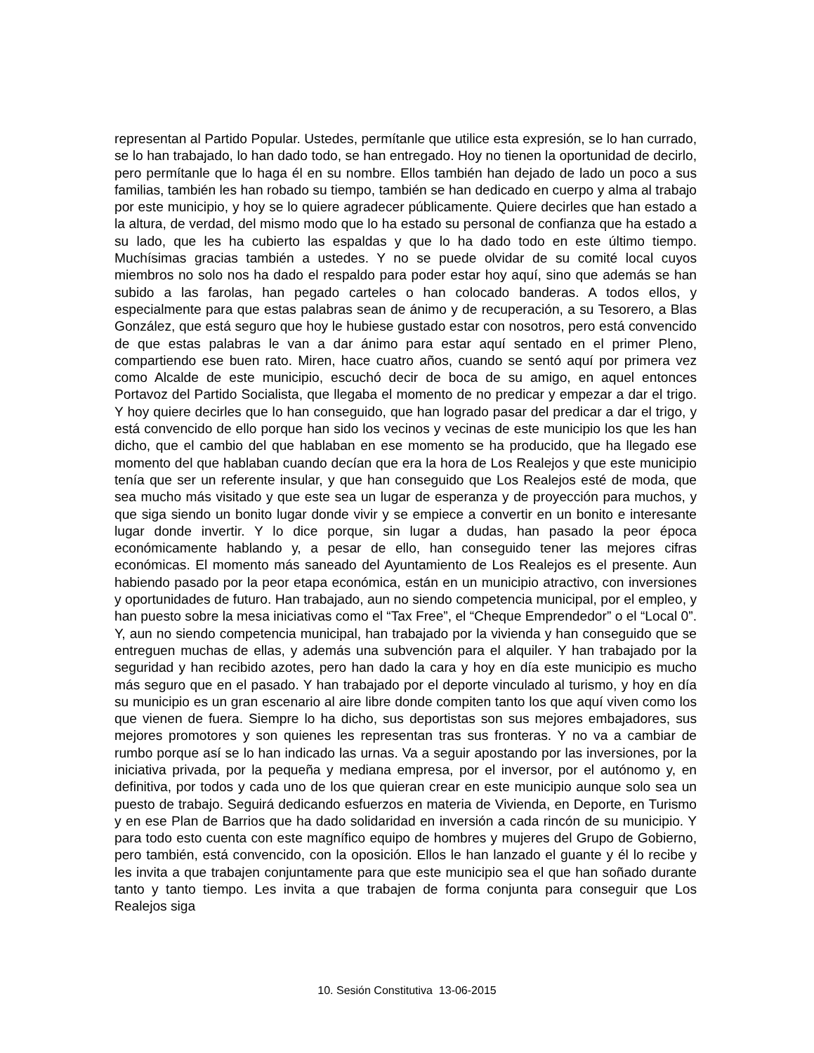representan al Partido Popular. Ustedes, permítanle que utilice esta expresión, se lo han currado, se lo han trabajado, lo han dado todo, se han entregado. Hoy no tienen la oportunidad de decirlo, pero permítanle que lo haga él en su nombre. Ellos también han dejado de lado un poco a sus familias, también les han robado su tiempo, también se han dedicado en cuerpo y alma al trabajo por este municipio, y hoy se lo quiere agradecer públicamente. Quiere decirles que han estado a la altura, de verdad, del mismo modo que lo ha estado su personal de confianza que ha estado a su lado, que les ha cubierto las espaldas y que lo ha dado todo en este último tiempo. Muchísimas gracias también a ustedes. Y no se puede olvidar de su comité local cuyos miembros no solo nos ha dado el respaldo para poder estar hoy aquí, sino que además se han subido a las farolas, han pegado carteles o han colocado banderas. A todos ellos, y especialmente para que estas palabras sean de ánimo y de recuperación, a su Tesorero, a Blas González, que está seguro que hoy le hubiese gustado estar con nosotros, pero está convencido de que estas palabras le van a dar ánimo para estar aquí sentado en el primer Pleno, compartiendo ese buen rato. Miren, hace cuatro años, cuando se sentó aquí por primera vez como Alcalde de este municipio, escuchó decir de boca de su amigo, en aquel entonces Portavoz del Partido Socialista, que llegaba el momento de no predicar y empezar a dar el trigo. Y hoy quiere decirles que lo han conseguido, que han logrado pasar del predicar a dar el trigo, y está convencido de ello porque han sido los vecinos y vecinas de este municipio los que les han dicho, que el cambio del que hablaban en ese momento se ha producido, que ha llegado ese momento del que hablaban cuando decían que era la hora de Los Realejos y que este municipio tenía que ser un referente insular, y que han conseguido que Los Realejos esté de moda, que sea mucho más visitado y que este sea un lugar de esperanza y de proyección para muchos, y que siga siendo un bonito lugar donde vivir y se empiece a convertir en un bonito e interesante lugar donde invertir. Y lo dice porque, sin lugar a dudas, han pasado la peor época económicamente hablando y, a pesar de ello, han conseguido tener las mejores cifras económicas. El momento más saneado del Ayuntamiento de Los Realejos es el presente. Aun habiendo pasado por la peor etapa económica, están en un municipio atractivo, con inversiones y oportunidades de futuro. Han trabajado, aun no siendo competencia municipal, por el empleo, y han puesto sobre la mesa iniciativas como el “Tax Free”, el “Cheque Emprendedor” o el “Local 0”. Y, aun no siendo competencia municipal, han trabajado por la vivienda y han conseguido que se entreguen muchas de ellas, y además una subvención para el alquiler. Y han trabajado por la seguridad y han recibido azotes, pero han dado la cara y hoy en día este municipio es mucho más seguro que en el pasado. Y han trabajado por el deporte vinculado al turismo, y hoy en día su municipio es un gran escenario al aire libre donde compiten tanto los que aquí viven como los que vienen de fuera. Siempre lo ha dicho, sus deportistas son sus mejores embajadores, sus mejores promotores y son quienes les representan tras sus fronteras. Y no va a cambiar de rumbo porque así se lo han indicado las urnas. Va a seguir apostando por las inversiones, por la iniciativa privada, por la pequeña y mediana empresa, por el inversor, por el autónomo y, en definitiva, por todos y cada uno de los que quieran crear en este municipio aunque solo sea un puesto de trabajo. Seguirá dedicando esfuerzos en materia de Vivienda, en Deporte, en Turismo y en ese Plan de Barrios que ha dado solidaridad en inversión a cada rincón de su municipio. Y para todo esto cuenta con este magnífico equipo de hombres y mujeres del Grupo de Gobierno, pero también, está convencido, con la oposición. Ellos le han lanzado el guante y él lo recibe y les invita a que trabajen conjuntamente para que este municipio sea el que han soñado durante tanto y tanto tiempo. Les invita a que trabajen de forma conjunta para conseguir que Los Realejos siga
10. Sesión Constitutiva 13-06-2015